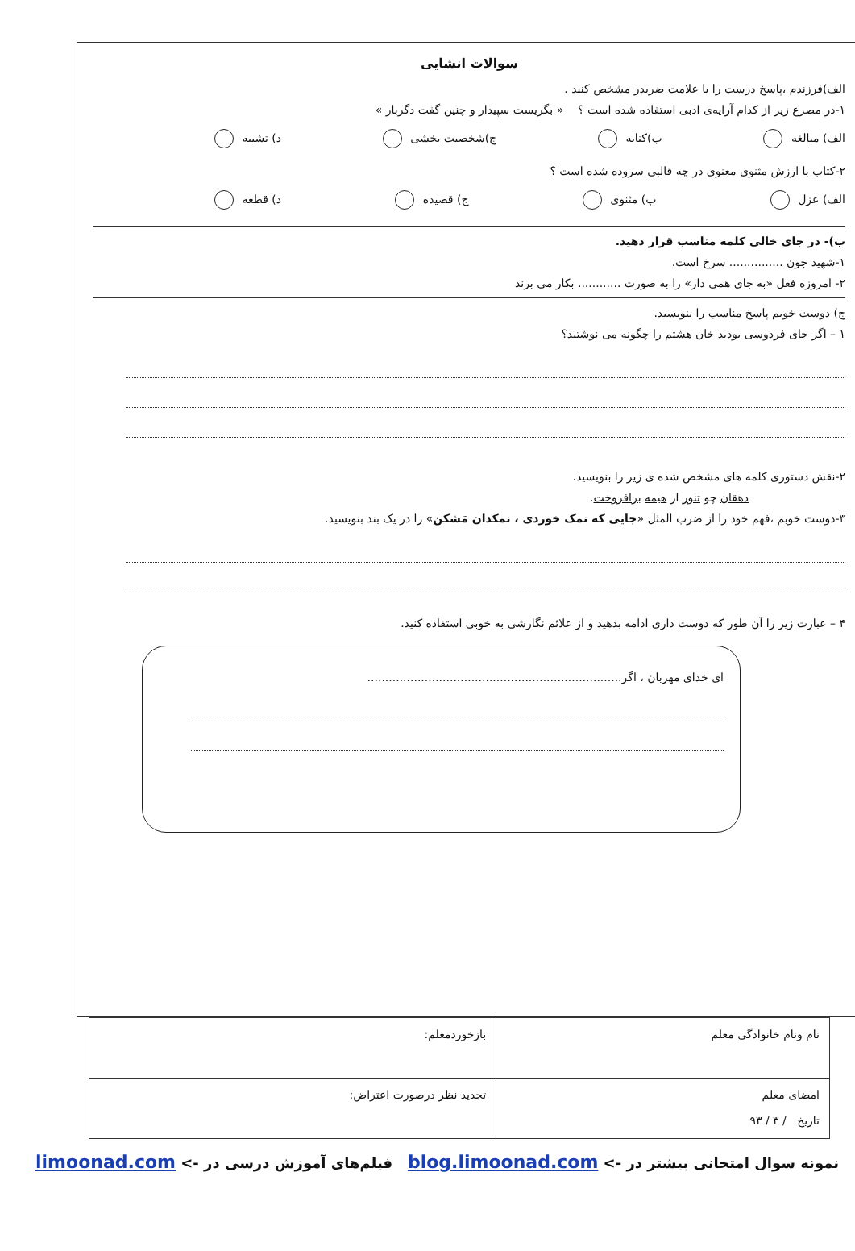سوالات انشایی
الف)فرزندم ،پاسخ درست را با علامت ضربدر مشخص کنید .
۱-در مصرع زیر از کدام آرایه‌ی ادبی استفاده شده است ؟ « بگریست سپیدار و چنین گفت دگربار »
الف) مبالغه ب)کنایه ج)شخصیت بخشی د) تشبیه
۲-کتاب با ارزش مثنوی معنوی در چه قالبی سروده شده است ؟
الف) عزل ب) مثنوی ج) قصیده د) قطعه
ب)- در جای خالی کلمه مناسب قرار دهید.
۱-شهید جون ............... سرخ است.
۲- امروزه فعل «به جای همی دار» را به صورت ............ بکار می برند
ج) دوست خوبم پاسخ مناسب را بنویسید.
۱ – اگر جای فردوسی بودید خان هشتم را چگونه می نوشتید؟
۲-نقش دستوری کلمه های مشخص شده ی زیر را بنویسید.
دهقان چو تنور از هیمه برافروخت.
۳-دوست خوبم ،فهم خود را از ضرب المثل «جایی که نمک خوردی ، نمکدان مَشکن» را در یک بند بنویسید.
۴ – عبارت زیر را آن طور که دوست داری ادامه بدهید و از علائم نگارشی به خوبی استفاده کنید.
ای خدای مهربان ، اگر.......................................................................
| نام ونام خانوادگی معلم | بازخوردمعلم: |
| امضای معلم تاریخ / ۳ / ۹۳ | تجدید نظر درصورت اعتراض: |
نمونه سوال امتحانی بیشتر در -> blog.limoonad.com فیلم‌های آموزش درسی در -> limoonad.com